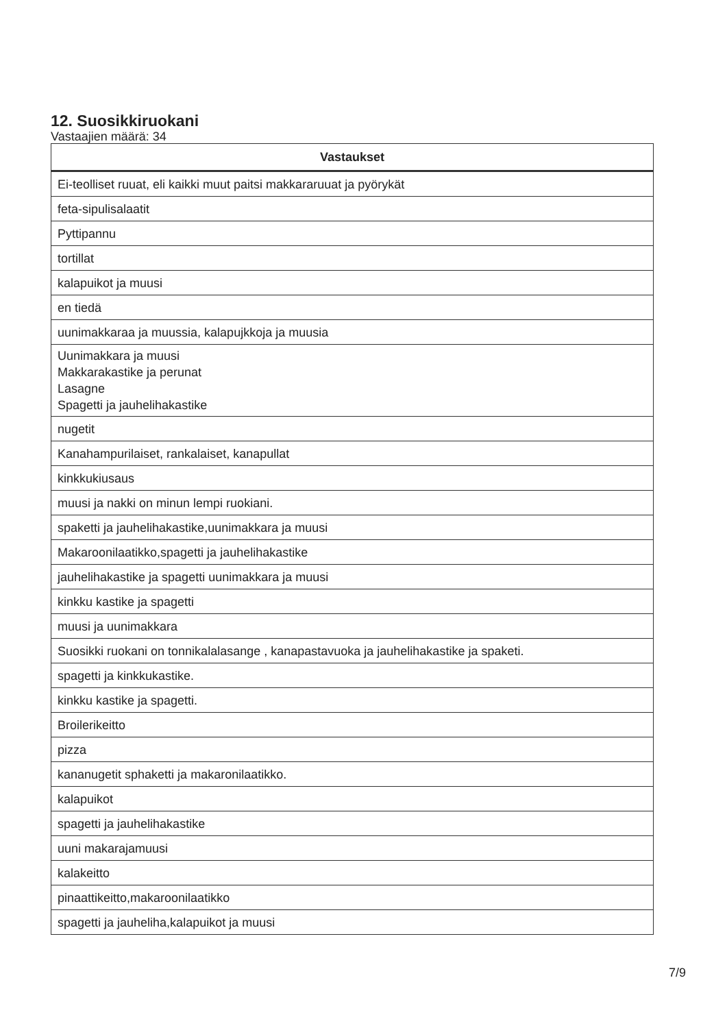12. Suosikkiruokani
Vastaajien määrä: 34
| Vastaukset |
| --- |
| Ei-teolliset ruuat, eli kaikki muut paitsi makkararuuat ja pyörykät |
| feta-sipulisalaatit |
| Pyttipannu |
| tortillat |
| kalapuikot ja muusi |
| en tiedä |
| uunimakkaraa ja muussia, kalapujkkoja ja muusia |
| Uunimakkara ja muusi Makkarakastike ja perunat Lasagne Spagetti ja jauhelihakastike |
| nugetit |
| Kanahampurilaiset, rankalaiset, kanapullat |
| kinkkukiusaus |
| muusi ja nakki on minun lempi ruokiani. |
| spaketti ja jauhelihakastike,uunimakkara ja muusi |
| Makaroonilaatikko,spagetti ja jauhelihakastike |
| jauhelihakastike ja spagetti uunimakkara ja muusi |
| kinkku kastike ja spagetti |
| muusi ja uunimakkara |
| Suosikki ruokani on tonnikalalasange , kanapastavuoka ja jauhelihakastike ja spaketi. |
| spagetti ja kinkkukastike. |
| kinkku kastike ja spagetti. |
| Broilerikeitto |
| pizza |
| kananugetit sphaketti ja makaronilaatikko. |
| kalapuikot |
| spagetti ja jauhelihakastike |
| uuni makarajamuusi |
| kalakeitto |
| pinaattikeitto,makaroonilaatikko |
| spagetti ja jauheliha,kalapuikot ja muusi |
7/9